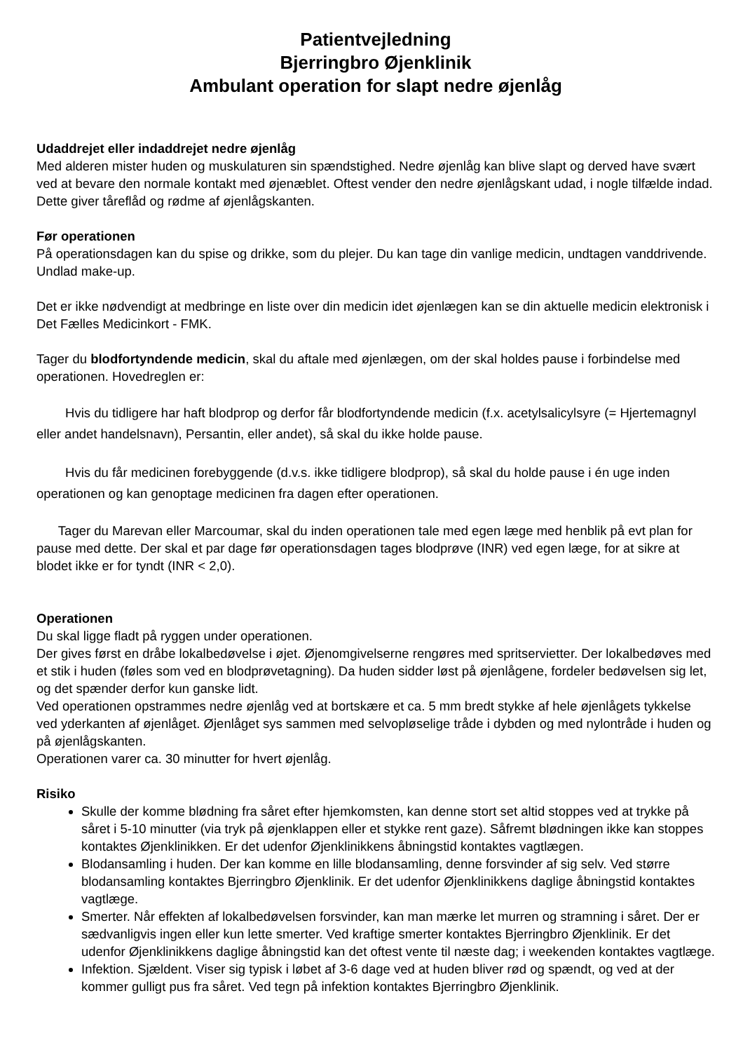Patientvejledning
Bjerringbro Øjenklinik
Ambulant operation for slapt nedre øjenlåg
Udaddrejet eller indaddrejet nedre øjenlåg
Med alderen mister huden og muskulaturen sin spændstighed. Nedre øjenlåg kan blive slapt og derved have svært ved at bevare den normale kontakt med øjenæblet. Oftest vender den nedre øjenlågskant udad, i nogle tilfælde indad. Dette giver tåreflåd og rødme af øjenlågskanten.
Før operationen
På operationsdagen kan du spise og drikke, som du plejer. Du kan tage din vanlige medicin, undtagen vanddrivende. Undlad make-up.
Det er ikke nødvendigt at medbringe en liste over din medicin idet øjenlægen kan se din aktuelle medicin elektronisk i Det Fælles Medicinkort - FMK.
Tager du blodfortyndende medicin, skal du aftale med øjenlægen, om der skal holdes pause i forbindelse med operationen. Hovedreglen er:
Hvis du tidligere har haft blodprop og derfor får blodfortyndende medicin (f.x. acetylsalicylsyre (= Hjertemagnyl eller andet handelsnavn), Persantin, eller andet), så skal du ikke holde pause.
Hvis du får medicinen forebyggende (d.v.s. ikke tidligere blodprop), så skal du holde pause i én uge inden operationen og kan genoptage medicinen fra dagen efter operationen.
Tager du Marevan eller Marcoumar, skal du inden operationen tale med egen læge med henblik på evt plan for pause med dette. Der skal et par dage før operationsdagen tages blodprøve (INR) ved egen læge, for at sikre at blodet ikke er for tyndt (INR < 2,0).
Operationen
Du skal ligge fladt på ryggen under operationen.
Der gives først en dråbe lokalbedøvelse i øjet. Øjenomgivelserne rengøres med spritservietter. Der lokalbedøves med et stik i huden (føles som ved en blodprøvetagning). Da huden sidder løst på øjenlågene, fordeler bedøvelsen sig let, og det spænder derfor kun ganske lidt.
Ved operationen opstrammes nedre øjenlåg ved at bortskære et ca. 5 mm bredt stykke af hele øjenlågets tykkelse ved yderkanten af øjenlåget. Øjenlåget sys sammen med selvopløselige tråde i dybden og med nylontråde i huden og på øjenlågskanten.
Operationen varer ca. 30 minutter for hvert øjenlåg.
Risiko
Skulle der komme blødning fra såret efter hjemkomsten, kan denne stort set altid stoppes ved at trykke på såret i 5-10 minutter (via tryk på øjenklappen eller et stykke rent gaze). Såfremt blødningen ikke kan stoppes kontaktes Øjenklinikken. Er det udenfor Øjenklinikkens åbningstid kontaktes vagtlægen.
Blodansamling i huden. Der kan komme en lille blodansamling, denne forsvinder af sig selv. Ved større blodansamling kontaktes Bjerringbro Øjenklinik. Er det udenfor Øjenklinikkens daglige åbningstid kontaktes vagtlæge.
Smerter. Når effekten af lokalbedøvelsen forsvinder, kan man mærke let murren og stramning i såret. Der er sædvanligvis ingen eller kun lette smerter. Ved kraftige smerter kontaktes Bjerringbro Øjenklinik. Er det udenfor Øjenklinikkens daglige åbningstid kan det oftest vente til næste dag; i weekenden kontaktes vagtlæge.
Infektion. Sjældent. Viser sig typisk i løbet af 3-6 dage ved at huden bliver rød og spændt, og ved at der kommer gulligt pus fra såret. Ved tegn på infektion kontaktes Bjerringbro Øjenklinik.